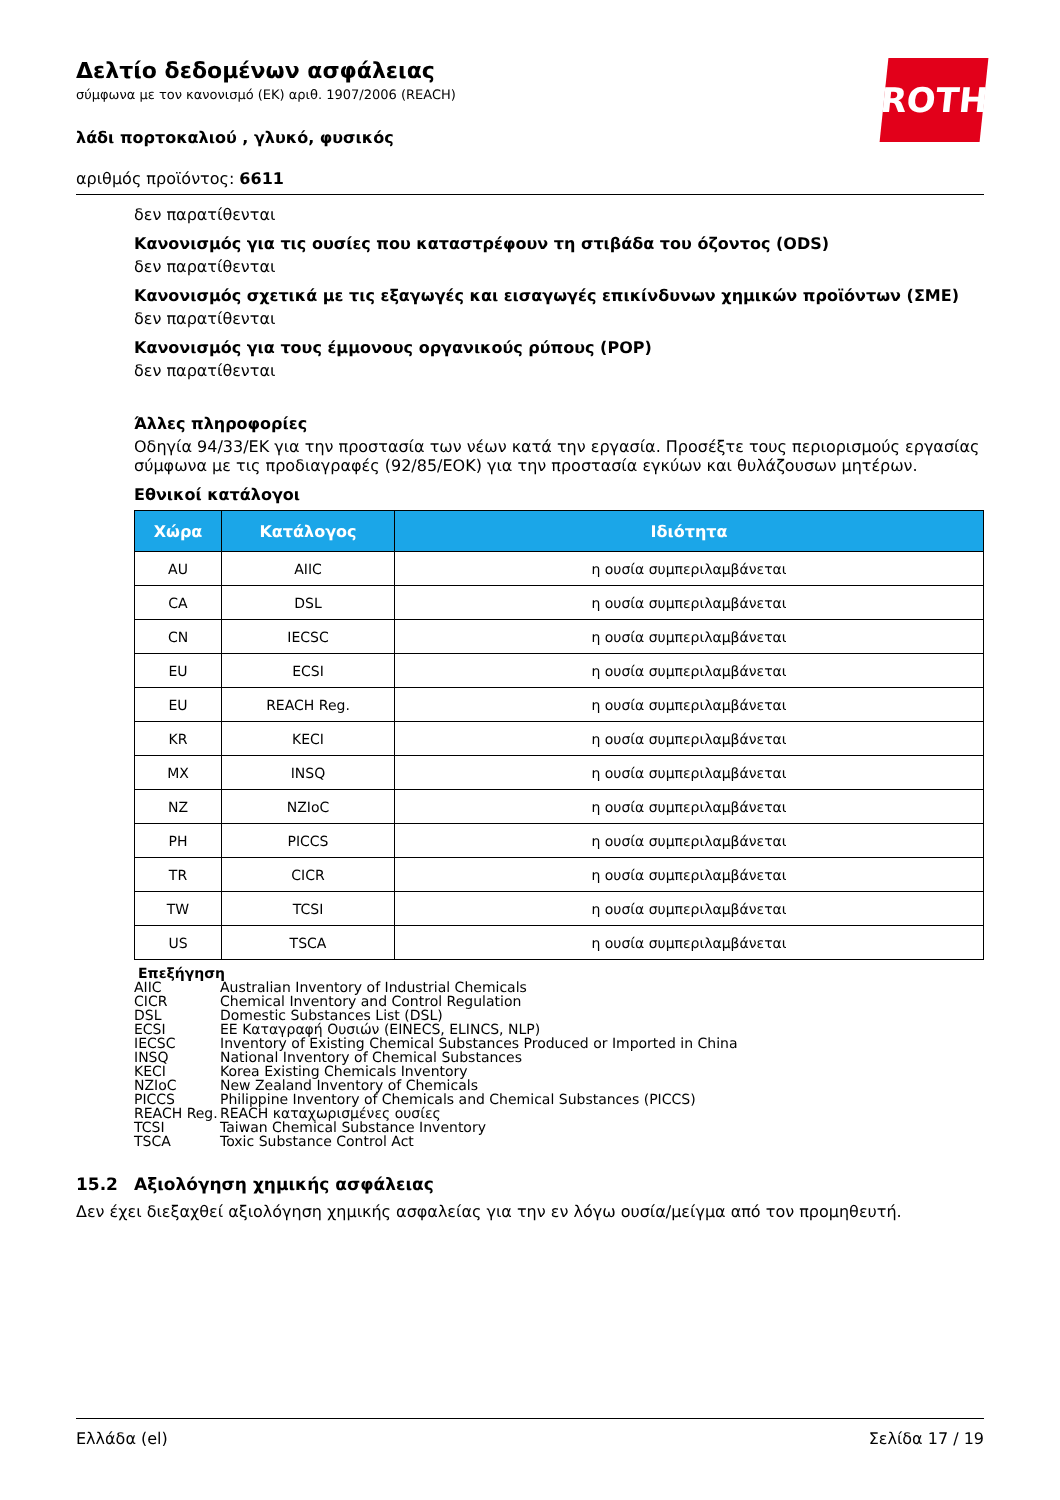ROTH
Δελτίο δεδομένων ασφάλειας
σύμφωνα με τον κανονισμό (ΕΚ) αριθ. 1907/2006 (REACH)
λάδι πορτοκαλιού , γλυκό, φυσικός
αριθμός προϊόντος: 6611
δεν παρατίθενται
Κανονισμός για τις ουσίες που καταστρέφουν τη στιβάδα του όζοντος (ODS)
δεν παρατίθενται
Κανονισμός σχετικά με τις εξαγωγές και εισαγωγές επικίνδυνων χημικών προϊόντων (ΣΜΕ)
δεν παρατίθενται
Κανονισμός για τους έμμονους οργανικούς ρύπους (POP)
δεν παρατίθενται
Άλλες πληροφορίες
Οδηγία 94/33/ΕΚ για την προστασία των νέων κατά την εργασία. Προσέξτε τους περιορισμούς εργασίας σύμφωνα με τις προδιαγραφές (92/85/ΕΟΚ) για την προστασία εγκύων και θυλάζουσων μητέρων.
Εθνικοί κατάλογοι
| Χώρα | Κατάλογος | Ιδιότητα |
| --- | --- | --- |
| AU | AIIC | η ουσία συμπεριλαμβάνεται |
| CA | DSL | η ουσία συμπεριλαμβάνεται |
| CN | IECSC | η ουσία συμπεριλαμβάνεται |
| EU | ECSI | η ουσία συμπεριλαμβάνεται |
| EU | REACH Reg. | η ουσία συμπεριλαμβάνεται |
| KR | KECI | η ουσία συμπεριλαμβάνεται |
| MX | INSQ | η ουσία συμπεριλαμβάνεται |
| NZ | NZIoC | η ουσία συμπεριλαμβάνεται |
| PH | PICCS | η ουσία συμπεριλαμβάνεται |
| TR | CICR | η ουσία συμπεριλαμβάνεται |
| TW | TCSI | η ουσία συμπεριλαμβάνεται |
| US | TSCA | η ουσία συμπεριλαμβάνεται |
Επεξήγηση
AIIC Australian Inventory of Industrial Chemicals
CICR Chemical Inventory and Control Regulation
DSL Domestic Substances List (DSL)
ECSI ΕΕ Καταγραφή Ουσιών (EINECS, ELINCS, NLP)
IECSC Inventory of Existing Chemical Substances Produced or Imported in China
INSQ National Inventory of Chemical Substances
KECI Korea Existing Chemicals Inventory
NZIoC New Zealand Inventory of Chemicals
PICCS Philippine Inventory of Chemicals and Chemical Substances (PICCS)
REACH Reg. REACH καταχωρισμένες ουσίες
TCSI Taiwan Chemical Substance Inventory
TSCA Toxic Substance Control Act
15.2 Αξιολόγηση χημικής ασφάλειας
Δεν έχει διεξαχθεί αξιολόγηση χημικής ασφαλείας για την εν λόγω ουσία/μείγμα από τον προμηθευτή.
Ελλάδα (el) Σελίδα 17 / 19